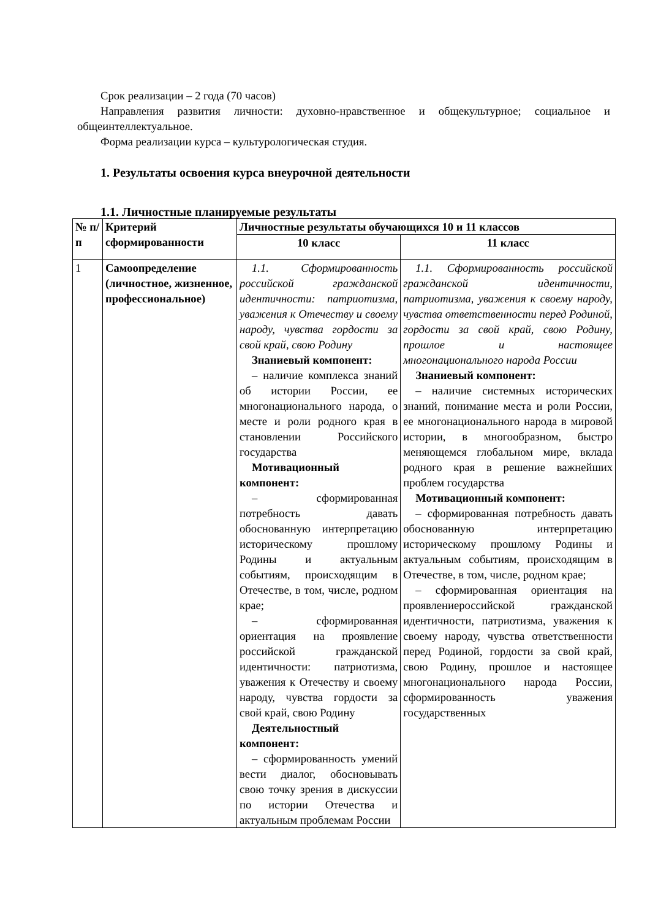Срок реализации – 2 года (70 часов)
Направления развития личности: духовно-нравственное и общекультурное; социальное и общеинтеллектуальное.
Форма реализации курса – культурологическая студия.
1. Результаты освоения курса внеурочной деятельности
1.1. Личностные планируемые результаты
| № п/п | Критерий сформированности | Личностные результаты обучающихся 10 и 11 классов | |
| --- | --- | --- | --- |
| | | 10 класс | 11 класс |
| 1 | Самоопределение (личностное, жизненное, профессиональное) | 1.1. Сформированность российской гражданской идентичности: патриотизма, уважения к Отечеству и своему народу, чувства гордости за свой край, свою Родину Знаниевый компонент: – наличие комплекса знаний об истории России, ее многонационального народа, о месте и роли родного края в становлении Российского государства Мотивационный компонент: – сформированная потребность давать обоснованную интерпретацию историческому прошлому Родины и актуальным событиям, происходящим в Отечестве, в том, числе, родном крае; – сформированная ориентация на проявление российской гражданской идентичности: патриотизма, уважения к Отечеству и своему народу, чувства гордости за свой край, свою Родину Деятельностный компонент: – сформированность умений вести диалог, обосновывать свою точку зрения в дискуссии по истории Отечества и актуальным проблемам России | 1.1. Сформированность российской гражданской идентичности, патриотизма, уважения к своему народу, чувства ответственности перед Родиной, гордости за свой край, свою Родину, прошлое и настоящее многонационального народа России Знаниевый компонент: – наличие системных исторических знаний, понимание места и роли России, ее многонационального народа в мировой истории, в многообразном, быстро меняющемся глобальном мире, вклада родного края в решение важнейших проблем государства Мотивационный компонент: – сформированная потребность давать обоснованную интерпретацию историческому прошлому Родины и актуальным событиям, происходящим в Отечестве, в том, числе, родном крае; – сформированная ориентация на проявлениероссийской гражданской идентичности, патриотизма, уважения к своему народу, чувства ответственности перед Родиной, гордости за свой край, свою Родину, прошлое и настоящее многонационального народа России, сформированность уважения государственных |